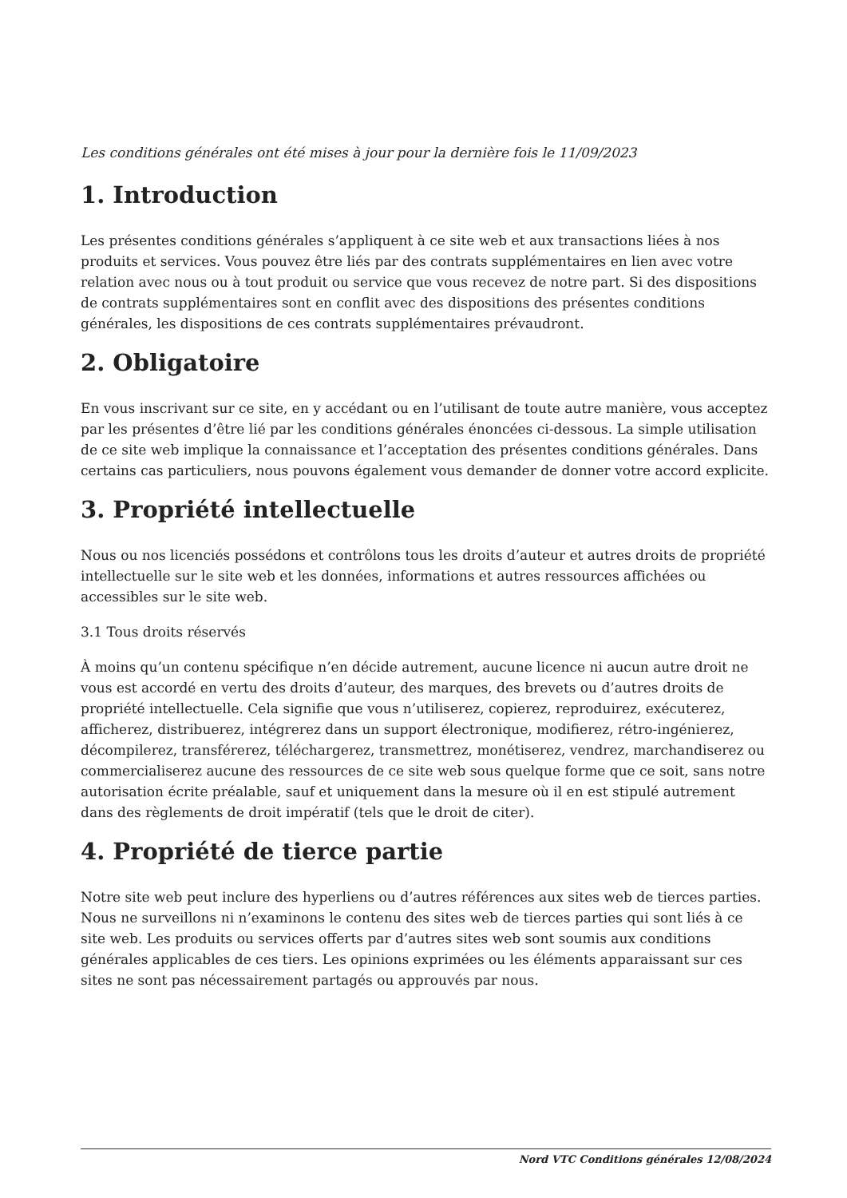Les conditions générales ont été mises à jour pour la dernière fois le 11/09/2023
1. Introduction
Les présentes conditions générales s’appliquent à ce site web et aux transactions liées à nos produits et services. Vous pouvez être liés par des contrats supplémentaires en lien avec votre relation avec nous ou à tout produit ou service que vous recevez de notre part. Si des dispositions de contrats supplémentaires sont en conflit avec des dispositions des présentes conditions générales, les dispositions de ces contrats supplémentaires prévaudront.
2. Obligatoire
En vous inscrivant sur ce site, en y accédant ou en l’utilisant de toute autre manière, vous acceptez par les présentes d’être lié par les conditions générales énoncées ci-dessous. La simple utilisation de ce site web implique la connaissance et l’acceptation des présentes conditions générales. Dans certains cas particuliers, nous pouvons également vous demander de donner votre accord explicite.
3. Propriété intellectuelle
Nous ou nos licenciés possédons et contrôlons tous les droits d’auteur et autres droits de propriété intellectuelle sur le site web et les données, informations et autres ressources affichées ou accessibles sur le site web.
3.1 Tous droits réservés
À moins qu’un contenu spécifique n’en décide autrement, aucune licence ni aucun autre droit ne vous est accordé en vertu des droits d’auteur, des marques, des brevets ou d’autres droits de propriété intellectuelle. Cela signifie que vous n’utiliserez, copierez, reproduirez, exécuterez, afficherez, distribuerez, intégrerez dans un support électronique, modifierez, rétro-ingénierez, décompilerez, transférerez, téléchargerez, transmettrez, monétiserez, vendrez, marchandiserez ou commercialiserez aucune des ressources de ce site web sous quelque forme que ce soit, sans notre autorisation écrite préalable, sauf et uniquement dans la mesure où il en est stipulé autrement dans des règlements de droit impératif (tels que le droit de citer).
4. Propriété de tierce partie
Notre site web peut inclure des hyperliens ou d’autres références aux sites web de tierces parties. Nous ne surveillons ni n’examinons le contenu des sites web de tierces parties qui sont liés à ce site web. Les produits ou services offerts par d’autres sites web sont soumis aux conditions générales applicables de ces tiers. Les opinions exprimées ou les éléments apparaissant sur ces sites ne sont pas nécessairement partagés ou approuvés par nous.
Nord VTC Conditions générales 12/08/2024